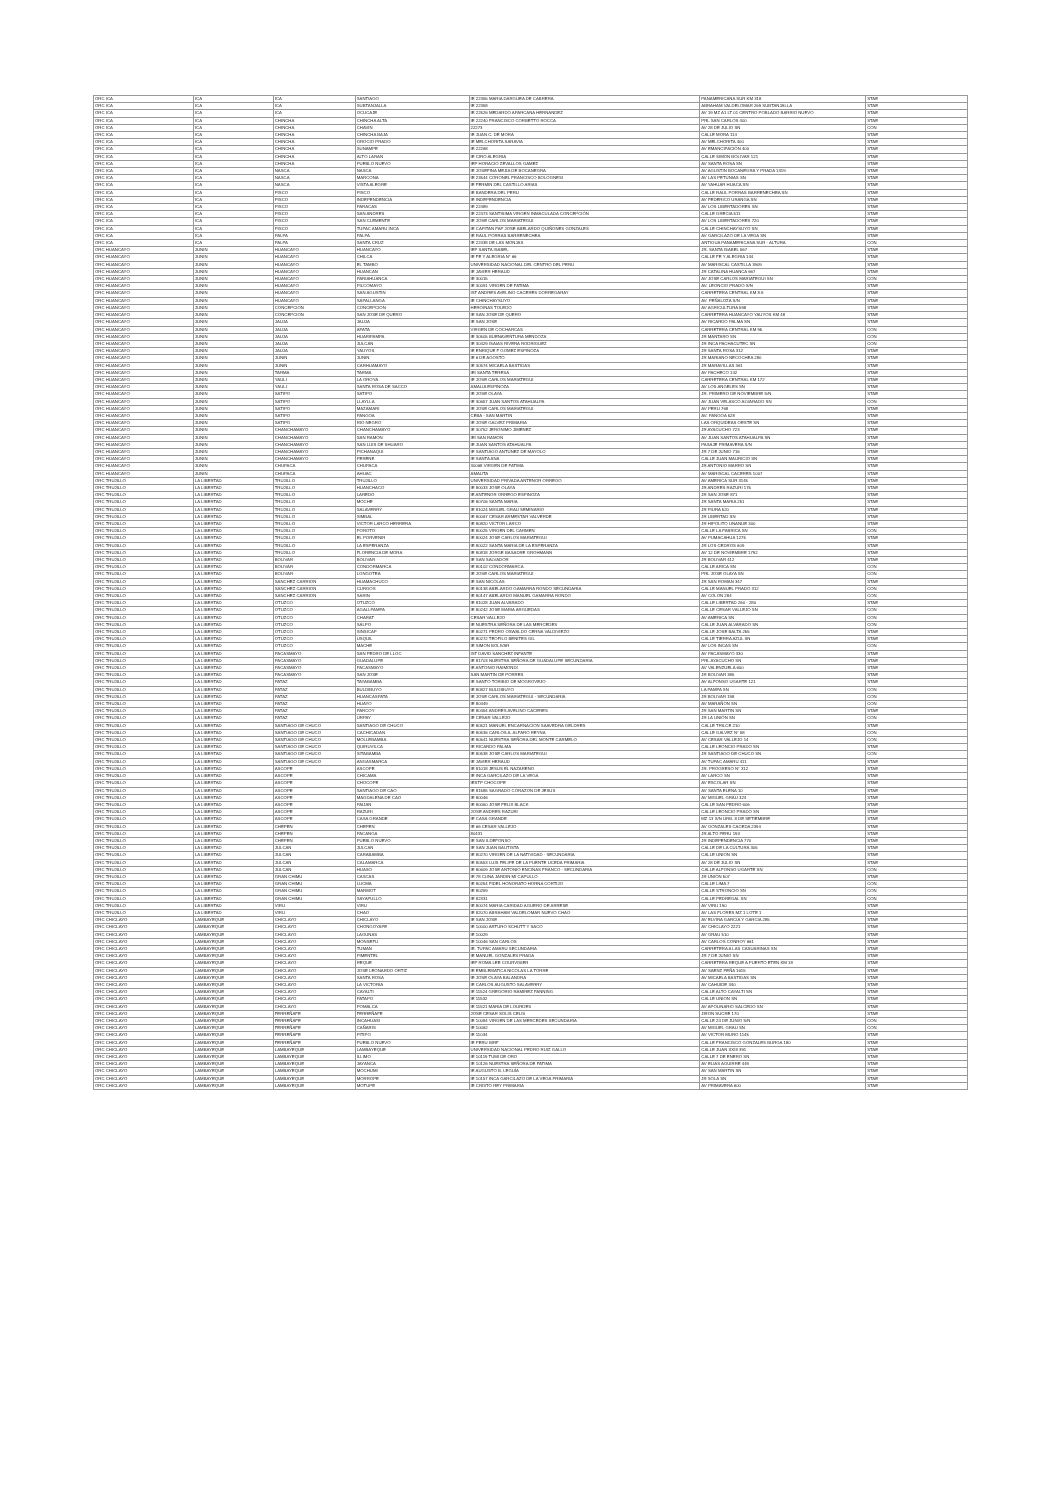| ORC ICA | ICA | ICA | SANTIAGO | IE 22355 MARIA DARGUEA DE CABRERA | PANAMERICANA SUR KM 318 | STAE |
| ORC ICA | ICA | ICA | SUBTANJALLA | IE 22358 | ABRAHAM VALDELOMAR 269 SUBTANJALLA | STAE |
| ORC ICA | ICA | ICA | OCUCAJE | IE 22526 MEDARDO APARCANA HERNANDEZ | AV 19 MZ A1 LT 01 CENTRO POBLADO BARRIO NUEVO | STAE |
| ORC ICA | ICA | CHINCHA | CHINCHA ALTA | IE 22240 FRANCISCO CORBETTO ROCCA | PRL SAN CARLOS 400 | STAE |
| ORC ICA | ICA | CHINCHA | CHAVIN | 22273 | AV 28 DE JULIO SN | CON |
| ORC ICA | ICA | CHINCHA | CHINCHA BAJA | IE JUAN C. DE MORA | CALLE MORA 114 | STAE |
| ORC ICA | ICA | CHINCHA | GROCIO PRADO | IE MELCHORITA SARAVIA | AV MELCHORITA 400 | STAE |
| ORC ICA | ICA | CHINCHA | SUNAMPE | IE 22268 | AV EMANCIPACIÓN 400 | STAE |
| ORC ICA | ICA | CHINCHA | ALTO LARAN | IE CIRO ALEGRIA | CALLE SIMON BOLIVAR 121 | STAE |
| ORC ICA | ICA | CHINCHA | PUEBLO NUEVO | IEP HORACIO ZEVALLOS GAMEZ | AV SANTA ROSA SN | STAE |
| ORC ICA | ICA | NASCA | NASCA | IE JOSEFINA MEJIA DE BOCANEGRA | AV AGUSTIN BOCANEGRA Y PRADA 1319 | STAE |
| ORC ICA | ICA | NASCA | MARCONA | IE 23544 CORONEL FRANCISCO BOLOGNESI | AV LAS PETUNIAS SN | STAE |
| ORC ICA | ICA | NASCA | VISTA ALEGRE | IE FERMIN DEL CASTILLO ARIAS | AV YAHUAR HUACA SN | STAE |
| ORC ICA | ICA | PISCO | PISCO | IE BANDERA DEL PERU | CALLE RAUL PORRAS BARRENECHEA SN | STAE |
| ORC ICA | ICA | PISCO | INDEPENDENCIA | IE INDEPENDENCIA | AV FEDERICO URANGA SN | STAE |
| ORC ICA | ICA | PISCO | PARACAS | IE 22489 | AV LOS LIBERTADORES SN | STAE |
| ORC ICA | ICA | PISCO | SAN ANDRES | IE 22473 SANTISIMA VIRGEN INMACULADA CONCEPCIÓN | CALLE GRECIA 511 | STAE |
| ORC ICA | ICA | PISCO | SAN CLEMENTE | IE JOSE CARLOS MARIATEGUI | AV LOS LIBERTADORES 720 | STAE |
| ORC ICA | ICA | PISCO | TUPAC AMARU INCA | IE CAPITAN FAP JOSE ABELARDO QUIÑONES GONZALES | CALLE CHINCHAYSUYO SN | STAE |
| ORC ICA | ICA | PALPA | PALPA | IE RAUL PORRAS BARRENECHEA | AV GARCILAZO DE LA VEGA SN | STAE |
| ORC ICA | ICA | PALPA | SANTA CRUZ | IE 22438 DE LAS MONJAS | ANTIGUA PANAMERICANA SUR - ALTURA | CON |
| ORC HUANCAYO | JUNIN | HUANCAYO | HUANCAYO | IEP SANTA ISABEL | JR. SANTA ISABEL 567 | STAE |
| ORC HUANCAYO | JUNIN | HUANCAYO | CHILCA | IE FE Y ALEGRIA N° 66 | CALLE FE Y ALEGRIA 144 | STAE |
| ORC HUANCAYO | JUNIN | HUANCAYO | EL TAMBO | UNIVERSIDAD NACIONAL DEL CENTRO DEL PERU | AV MARISCAL CASTILLA 3909 | STAE |
| ORC HUANCAYO | JUNIN | HUANCAYO | HUANCAN | IE JAVIER HERAUD | JR CATALINA HUANCA 667 | STAE |
| ORC HUANCAYO | JUNIN | HUANCAYO | PARIAHUANCA | IE 30015 | AV JOSE CARLOS MARIATEGUI SN | CON |
| ORC HUANCAYO | JUNIN | HUANCAYO | PILCOMAYO | IE 30091 VIRGEN DE FATIMA | AV. LEONCIO PRADO S/N | STAE |
| ORC HUANCAYO | JUNIN | HUANCAYO | SAN AGUSTIN | IST ANDRES AVELINO CACERES DORREGARAY | CARRETERA CENTRAL KM 8.9 | STAE |
| ORC HUANCAYO | JUNIN | HUANCAYO | SAPALLANGA | IE CHINCHAYSUYO | AV. PEÑALOZA S/N | STAE |
| ORC HUANCAYO | JUNIN | CONCEPCION | CONCEPCION | HEROINAS TOLEDO | AV AGRICULTURA 598 | STAE |
| ORC HUANCAYO | JUNIN | CONCEPCION | SAN JOSE DE QUERO | IE SAN JOSE DE QUERO | CARRETERA HUANCAYO YAUYOS KM 48 | STAE |
| ORC HUANCAYO | JUNIN | JAUJA | JAUJA | IE SAN JOSE | AV RICARDO PALMA SN | STAE |
| ORC HUANCAYO | JUNIN | JAUJA | APATA | VIRGEN DE COCHARCAS | CARRETERA CENTRAL KM 95 | CON |
| ORC HUANCAYO | JUNIN | JAUJA | HUARIPAMPA | IE 30505 BUENAVENTURA MENDOZA | JR MANTARO SN | CON |
| ORC HUANCAYO | JUNIN | JAUJA | JULCAN | IE 30429 ISAIAS RIVERA RODRIGUEZ | JR INCA PACHACUTEC SN | CON |
| ORC HUANCAYO | JUNIN | JAUJA | YAUYOS | IE ENRIQUE F GOMEZ ESPINOZA | JR SANTA ROSA 312 | STAE |
| ORC HUANCAYO | JUNIN | JUNIN | JUNIN | IE 6 DE AGOSTO | JR MARIANO NECOCHEA 280 | STAE |
| ORC HUANCAYO | JUNIN | JUNIN | CARHUAMAYO | IE 30574 MICAELA BASTIDAS | JR MARAVILLAS 361 | STAE |
| ORC HUANCAYO | JUNIN | TARMA | TARMA | IEI SANTA TERESA | AV PACHECO 142 | STAE |
| ORC HUANCAYO | JUNIN | YAULI | LA OROYA | IE JOSE CARLOS MARIATEGUI | CARRETERA CENTRAL KM 172 | STAE |
| ORC HUANCAYO | JUNIN | YAULI | SANTA ROSA DE SACCO | AMALIA ESPINOZA | AV LOS ANGELES SN | STAE |
| ORC HUANCAYO | JUNIN | SATIPO | SATIPO | IE JOSE OLAYA | JR. PRIMERO DE NOVIEMBRE S/N | STAE |
| ORC HUANCAYO | JUNIN | SATIPO | LLAYLLA | IE 30657 JUAN SANTOS ATAHUALPA | AV JUAN VELASCO ALVARADO SN | CON |
| ORC HUANCAYO | JUNIN | SATIPO | MAZAMARI | IE JOSE CARLOS MARIATEGUI | AV PERU 768 | STAE |
| ORC HUANCAYO | JUNIN | SATIPO | PANGOA | CEBA - SAN MARTIN | AV. PANGOA 528 | STAE |
| ORC HUANCAYO | JUNIN | SATIPO | RIO NEGRO | IE JOSE GALVEZ PRIMARIA | LAS ORQUIDEAS OESTE SN | STAE |
| ORC HUANCAYO | JUNIN | CHANCHAMAYO | CHANCHAMAYO | IE 30752 JERONIMO JIMENEZ | JR AYACUCHO 723 | STAE |
| ORC HUANCAYO | JUNIN | CHANCHAMAYO | SAN RAMON | IEI SAN RAMON | AV JUAN SANTOS ATAHUALPA SN | STAE |
| ORC HUANCAYO | JUNIN | CHANCHAMAYO | SAN LUIS DE SHUARO | IE JUAN SANTOS ATAHUALPA | PASAJE PRIMAVERA S/N | STAE |
| ORC HUANCAYO | JUNIN | CHANCHAMAYO | PICHANAQUI | IE SANTIAGO ANTUNEZ DE MAYOLO | JR 7 DE JUNIO 716 | STAE |
| ORC HUANCAYO | JUNIN | CHANCHAMAYO | PERENE | IE SANTA ANA | CALLE JUAN MAURICIO SN | STAE |
| ORC HUANCAYO | JUNIN | CHUPACA | CHUPACA | 30068 VIRGEN DE FATIMA | JR ANTONIO MARRO SN | STAE |
| ORC HUANCAYO | JUNIN | CHUPACA | AHUAC | AMAUTA | AV MARISCAL CACERES 1007 | STAE |
| ORC TRUJILLO | LA LIBERTAD | TRUJILLO | TRUJILLO | UNIVERSIDAD PRIVADA ANTENOR ORREGO | AV AMERICA SUR 3145 | STAE |
| ORC TRUJILLO | LA LIBERTAD | TRUJILLO | HUANCHACO | IE 80033 JOSE OLAYA | JR ANDRES RAZURI 175 | STAE |
| ORC TRUJILLO | LA LIBERTAD | TRUJILLO | LAREDO | IE ANTENOR ORREGO ESPINOZA | JR SAN JOSE 871 | STAE |
| ORC TRUJILLO | LA LIBERTAD | TRUJILLO | MOCHE | IE 80706 SANTA MARIA | JR SANTA MARIA 251 | STAE |
| ORC TRUJILLO | LA LIBERTAD | TRUJILLO | SALAVERRY | IE 81024 MIGUEL GRAU SEMINARIO | JR PIURA 520 | STAE |
| ORC TRUJILLO | LA LIBERTAD | TRUJILLO | SIMBAL | IE 80067 CESAR ARMESTAR VALVERDE | JR LIBERTAD SN | STAE |
| ORC TRUJILLO | LA LIBERTAD | TRUJILLO | VICTOR LARCO HERRERA | IE 80820 VICTOR LARCO | JR HIPOLITO UNANUE 300 | STAE |
| ORC TRUJILLO | LA LIBERTAD | TRUJILLO | POROTO | IE 80025 VIRGEN DEL CARMEN | CALLE LA FABRICA SN | CON |
| ORC TRUJILLO | LA LIBERTAD | TRUJILLO | EL PORVENIR | IE 80024 JOSE CARLOS MARIATEGUI | AV PUMACAHUA 1275 | STAE |
| ORC TRUJILLO | LA LIBERTAD | TRUJILLO | LA ESPERANZA | IE 80022 SANTA MARIA DE LA ESPERANZA | JR LOS CEDROS 609 | STAE |
| ORC TRUJILLO | LA LIBERTAD | TRUJILLO | FLORENCIA DE MORA | IE 80818 JORGE BASADRE GROHMANN | AV 12 DE NOVIEMBRE 1792 | STAE |
| ORC TRUJILLO | LA LIBERTAD | BOLIVAR | BOLIVAR | IE SAN SALVADOR | JR BOLIVAR 412 | STAE |
| ORC TRUJILLO | LA LIBERTAD | BOLIVAR | CONDORMARCA | IE 80102 CONDORMARCA | CALLE ARICA SN | CON |
| ORC TRUJILLO | LA LIBERTAD | BOLIVAR | LONGOTEA | IE JOSE CARLOS MARIATEGUI | PRL JOSE OLAYA SN | CON |
| ORC TRUJILLO | LA LIBERTAD | SANCHEZ CARRION | HUAMACHUCO | IE SAN NICOLAS | JR SAN ROMAN 347 | STAE |
| ORC TRUJILLO | LA LIBERTAD | SANCHEZ CARRION | CURGOS | IE 80138 ABELARDO GAMARRA RONDO SECUNDARIA | CALLE MANUEL PRADO 312 | CON |
| ORC TRUJILLO | LA LIBERTAD | SANCHEZ CARRION | SARIN | IE 80147 ABELARDO MANUEL GAMARRA RONDO | AV COLON 284 | CON |
| ORC TRUJILLO | LA LIBERTAD | OTUZCO | OTUZCO | IE 81028 JUAN ALVARADO | CALLE LIBERTAD 260 - 280 | STAE |
| ORC TRUJILLO | LA LIBERTAD | OTUZCO | AGALLPAMPA | IE 80242 JOSE MARIA ARGUEDAS | CALLE CESAR VALLEJO SN | CON |
| ORC TRUJILLO | LA LIBERTAD | OTUZCO | CHARAT | CESAR VALLEJO | AV AMERICA SN | CON |
| ORC TRUJILLO | LA LIBERTAD | OTUZCO | SALPO | IE NUESTRA SEÑORA DE LAS MERCEDES | CALLE JUAN ALVARADO SN | CON |
| ORC TRUJILLO | LA LIBERTAD | OTUZCO | SINSICAP | IE 80271 PEDRO OSWALDO CERNA VALDIVIEZO | CALLE JOSE BALTA 255 | STAE |
| ORC TRUJILLO | LA LIBERTAD | OTUZCO | USQUIL | IE 80272 TEOFILO BENITES GIL | CALLE TIERRA AZUL SN | STAE |
| ORC TRUJILLO | LA LIBERTAD | OTUZCO | MACHE | IE SIMON BOLIVAR | AV LOS INCAS SN | CON |
| ORC TRUJILLO | LA LIBERTAD | PACASMAYO | SAN PEDRO DE LLOC | IST DAVID SANCHEZ INFANTE | AV PACASMAYO 330 | STAE |
| ORC TRUJILLO | LA LIBERTAD | PACASMAYO | GUADALUPE | IE 81703 NUESTRA SEÑORA DE GUADALUPE SECUNDARIA | PRL AYACUCHO SN | STAE |
| ORC TRUJILLO | LA LIBERTAD | PACASMAYO | PACASMAYO | IE ANTONIO RAIMONDI | AV VALENZUELA 600 | STAE |
| ORC TRUJILLO | LA LIBERTAD | PACASMAYO | SAN JOSE | SAN MARTIN DE PORRES | JR BOLIVAR 385 | STAE |
| ORC TRUJILLO | LA LIBERTAD | PATAZ | TAYABAMBA | IE SANTO TORIBIO DE MOGROVEJO | AV ALFONSO UGARTE 121 | STAE |
| ORC TRUJILLO | LA LIBERTAD | PATAZ | BULDIBUYO | IE 80827 BULDIBUYO | LA PAMPA SN | CON |
| ORC TRUJILLO | LA LIBERTAD | PATAZ | HUANCASPATA | IE JOSE CARLOS MARIATEGUI - SECUNDARIA | JR BOLIVAR 198 | CON |
| ORC TRUJILLO | LA LIBERTAD | PATAZ | HUAYO | IE 80449 | AV MARAÑON SN | CON |
| ORC TRUJILLO | LA LIBERTAD | PATAZ | PARCOY | IE 80454 ANDRES AVELINO CACERES | JR SAN MARTIN SN | STAE |
| ORC TRUJILLO | LA LIBERTAD | PATAZ | URPAY | IE CESAR VALLEJO | JR LA UNIÓN SN | CON |
| ORC TRUJILLO | LA LIBERTAD | SANTIAGO DE CHUCO | SANTIAGO DE CHUCO | IE 80521 MANUEL ENCARNACION SAAVEDRA GELDRES | CALLE TRILCE 210 | STAE |
| ORC TRUJILLO | LA LIBERTAD | SANTIAGO DE CHUCO | CACHICADAN | IE 80536 CARLOS A. ALFARO REYNA | CALLE GALVEZ N° 58 | CON |
| ORC TRUJILLO | LA LIBERTAD | SANTIAGO DE CHUCO | MOLLEBAMBA | IE 80541 NUESTRA SEÑORA DEL MONTE CARMELO | AV CESAR VALLEJO 14 | CON |
| ORC TRUJILLO | LA LIBERTAD | SANTIAGO DE CHUCO | QUIRUVILCA | IE RICARDO PALMA | CALLE LEONCIO PRADO SN | STAE |
| ORC TRUJILLO | LA LIBERTAD | SANTIAGO DE CHUCO | SITABAMBA | IE 80538 JOSE CARLOS MARIATEGUI | JR SANTIAGO DE CHUCO SN | CON |
| ORC TRUJILLO | LA LIBERTAD | SANTIAGO DE CHUCO | ANGASMARCA | IE JAVIER HERAUD | AV TUPAC AMARU 411 | STAE |
| ORC TRUJILLO | LA LIBERTAD | ASCOPE | ASCOPE | IE 81018 JESUS EL NAZARENO | JR. PROGRESO N° 312 | STAE |
| ORC TRUJILLO | LA LIBERTAD | ASCOPE | CHICAMA | IE INCA GARCILAZO DE LA VEGA | AV LARCO SN | STAE |
| ORC TRUJILLO | LA LIBERTAD | ASCOPE | CHOCOPE | IESTP CHOCOPE | AV ESCOLAR SN | STAE |
| ORC TRUJILLO | LA LIBERTAD | ASCOPE | SANTIAGO DE CAO | IE 81585 SAGRADO CORAZON DE JESUS | AV SANTA ELENA 10 | STAE |
| ORC TRUJILLO | LA LIBERTAD | ASCOPE | MAGDALENA DE CAO | IE 80046 | AV MIGUEL GRAU 324 | STAE |
| ORC TRUJILLO | LA LIBERTAD | ASCOPE | PAIJAN | IE 80050 JOSE FELIX BLACK | CALLE SAN PEDRO 606 | STAE |
| ORC TRUJILLO | LA LIBERTAD | ASCOPE | RAZURI | JOSE ANDRES RAZURI | CALLE LEONCIO PRADO SN | STAE |
| ORC TRUJILLO | LA LIBERTAD | ASCOPE | CASA GRANDE | IE CASA GRANDE | MZ 13 S/N URB. 8 DE SETIEMBRE | STAE |
| ORC TRUJILLO | LA LIBERTAD | CHEPEN | CHEPEN | IE 66 CESAR VALLEJO | AV GONZALES CACEDA 2394 | STAE |
| ORC TRUJILLO | LA LIBERTAD | CHEPEN | PACANGA | 80431 | JR ALTO PERU 193 | STAE |
| ORC TRUJILLO | LA LIBERTAD | CHEPEN | PUEBLO NUEVO | IE SAN ILDEFONSO | JR INDEPENDENCIA 770 | STAE |
| ORC TRUJILLO | LA LIBERTAD | JULCAN | JULCAN | IE SAN JUAN BAUTISTA | CALLE DE LA CULTURA 305 | STAE |
| ORC TRUJILLO | LA LIBERTAD | JULCAN | CARABAMBA | IE 80270 VIRGEN DE LA NATIVIDAD - SECUNDARIA | CALLE UNION SN | STAE |
| ORC TRUJILLO | LA LIBERTAD | JULCAN | CALAMARCA | IE 80553 LUIS FELIPE DE LA PUENTE UCEDA PRIMARIA | AV 28 DE JULIO SN | STAE |
| ORC TRUJILLO | LA LIBERTAD | JULCAN | HUASO | IE 80609 JOSE ANTONIO ENCINAS FRANCO - SECUNDARIA | CALLE ALFONSO UGARTE SN | CON |
| ORC TRUJILLO | LA LIBERTAD | GRAN CHIMU | CASCAS | IE 78 CUNA JARDIN MI CAPULLO | JR UNIÓN 507 | STAE |
| ORC TRUJILLO | LA LIBERTAD | GRAN CHIMU | LUCMA | IE 80254 FIDEL HONORATO HORNA CORTIJO | CALLE LIMA 7 | CON |
| ORC TRUJILLO | LA LIBERTAD | GRAN CHIMU | MARMOT | IE 80259 | CALLE STRONCIO SN | CON |
| ORC TRUJILLO | LA LIBERTAD | GRAN CHIMU | SAYAPULLO | IE 82331 | CALLE PEDREGAL SN | CON |
| ORC TRUJILLO | LA LIBERTAD | VIRU | VIRU | IE 80074 MARIA CARIDAD AGUERO DE ARRESE | AV VIRU 190 | STAE |
| ORC TRUJILLO | LA LIBERTAD | VIRU | CHAO | IE 82070 ABRAHAM VALDELOMAR NUEVO CHAO | AV LAS FLORES MZ 1 LOTE 1 | STAE |
| ORC CHICLAYO | LAMBAYEQUE | CHICLAYO | CHICLAYO | IE SAN JOSE | AV ELVIRA GARCIA Y GARCIA 285 | STAE |
| ORC CHICLAYO | LAMBAYEQUE | CHICLAYO | CHONGOYAPE | IE 10000 ARTURO SCHUTT Y SACO | AV CHICLAYO 2221 | STAE |
| ORC CHICLAYO | LAMBAYEQUE | CHICLAYO | LAGUNAS | IE 10029 | AV GRAU 510 | STAE |
| ORC CHICLAYO | LAMBAYEQUE | CHICLAYO | MONSEFU | IE 10046 SAN CARLOS | AV CARLOS CONROY 661 | STAE |
| ORC CHICLAYO | LAMBAYEQUE | CHICLAYO | TUMAN | IE. TUPAC AMARU SECUNDARIA | CARRETERA A LAS CASUARINAS SN | STAE |
| ORC CHICLAYO | LAMBAYEQUE | CHICLAYO | PIMENTEL | IE MANUEL GONZALES PRADA | JR 7 DE JUNIO SN | STAE |
| ORC CHICLAYO | LAMBAYEQUE | CHICLAYO | REQUE | IEP ROMA LEE COURVISIER | CARRETERA REQUE A PUERTO ETEN KM 18 | STAE |
| ORC CHICLAYO | LAMBAYEQUE | CHICLAYO | JOSE LEONARDO ORTIZ | IE EMBLEMATICA NICOLAS LA TORRE | AV SAENZ PEÑA 1615 | STAE |
| ORC CHICLAYO | LAMBAYEQUE | CHICLAYO | SANTA ROSA | IE JOSE OLAYA BALANDRA | AV MICAELA BASTIDAS SN | STAE |
| ORC CHICLAYO | LAMBAYEQUE | CHICLAYO | LA VICTORIA | IE CARLOS AUGUSTO SALAVERRY | AV CAHUIDE 340 | STAE |
| ORC CHICLAYO | LAMBAYEQUE | CHICLAYO | CAYALTI | IE 11524 GREGORIO RAMIREZ FANNING | CALLE ALTO CAYALTI SN | STAE |
| ORC CHICLAYO | LAMBAYEQUE | CHICLAYO | PATAPO | IE 11532 | CALLE UNION SN | STAE |
| ORC CHICLAYO | LAMBAYEQUE | CHICLAYO | POMALCA | IE 11521 MARIA DE LOURDES | AV APOLINARIO SALCEDO SN | STAE |
| ORC CHICLAYO | LAMBAYEQUE | FERREÑAFE | FERREÑAFE | JOSE CESAR SOLIS CELIS | JIRON SUCRE 170 | STAE |
| ORC CHICLAYO | LAMBAYEQUE | FERREÑAFE | INCAHUASI | IE 10084 VIRGEN DE LAS MERCEDES SECUNDARIA | CALLE 24 DE JUNIO S/N | CON |
| ORC CHICLAYO | LAMBAYEQUE | FERREÑAFE | CAÑARIS | IE 10062 | AV MIGUEL GRAU SN | CON |
| ORC CHICLAYO | LAMBAYEQUE | FERREÑAFE | PITIPO | IE 11034 | AV VICTOR MURO 1145 | STAE |
| ORC CHICLAYO | LAMBAYEQUE | FERREÑAFE | PUEBLO NUEVO | IE PERU BIRF | CALLE FRANCISCO GONZALES BURGA 180 | STAE |
| ORC CHICLAYO | LAMBAYEQUE | LAMBAYEQUE | LAMBAYEQUE | UNIVERSIDAD NACIONAL PEDRO RUIZ GALLO | CALLE JUAN XXIII 391 | STAE |
| ORC CHICLAYO | LAMBAYEQUE | LAMBAYEQUE | ILLIMO | IE 10119 TUMI DE ORO | CALLE 7 DE ENERO SN | STAE |
| ORC CHICLAYO | LAMBAYEQUE | LAMBAYEQUE | JAYANCA | IE 10126 NUESTRA SEÑORA DE FATIMA | AV ELIAS AGUIRRE 449 | STAE |
| ORC CHICLAYO | LAMBAYEQUE | LAMBAYEQUE | MOCHUMI | IE AUGUSTO B. LEGUÍA | AV SAN MARTIN SN | STAE |
| ORC CHICLAYO | LAMBAYEQUE | LAMBAYEQUE | MORROPE | IE 10157 INCA GARCILAZO DE LA VEGA PRIMARIA | JR SOLA SN | STAE |
| ORC CHICLAYO | LAMBAYEQUE | LAMBAYEQUE | MOTUPE | IE CRISTO REY PRIMARIA | AV PRIMAVERA 600 | STAE |